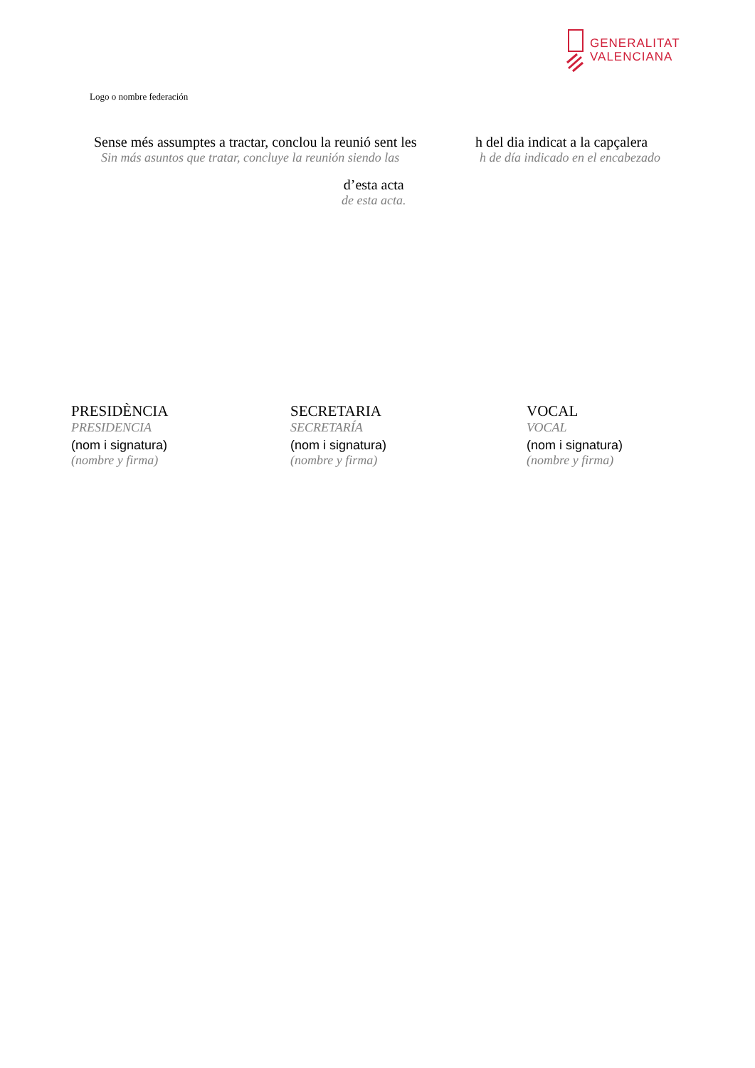GENERALITAT
VALENCIANA
Logo o nombre federación
Sense més assumptes a tractar, conclou la reunió sent les
Sin más asuntos que tratar, concluye la reunión siendo las
h del dia indicat a la capçalera
h de día indicado en el encabezado
d’esta acta
de esta acta.
PRESIDÈNCIA
PRESIDENCIA
(nom i signatura)
(nombre y firma)
SECRETARIA
SECRETARÍA
(nom i signatura)
(nombre y firma)
VOCAL
VOCAL
(nom i signatura)
(nombre y firma)